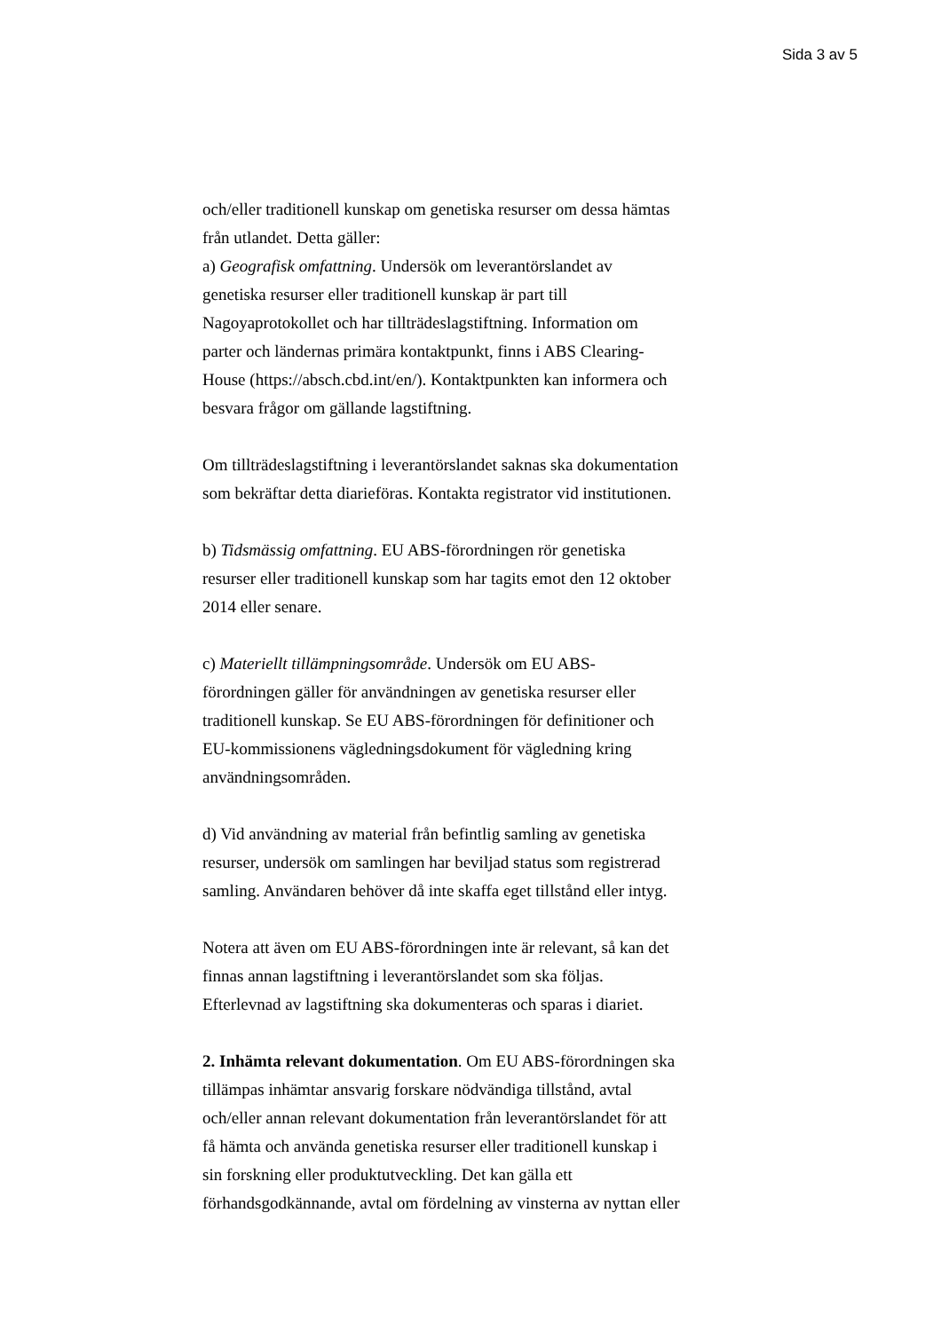Sida 3 av 5
och/eller traditionell kunskap om genetiska resurser om dessa hämtas
från utlandet. Detta gäller:
a) Geografisk omfattning. Undersök om leverantörslandet av
genetiska resurser eller traditionell kunskap är part till
Nagoyaprotokollet och har tillträdeslagstiftning. Information om
parter och ländernas primära kontaktpunkt, finns i ABS Clearing-
House (https://absch.cbd.int/en/). Kontaktpunkten kan informera och
besvara frågor om gällande lagstiftning.
Om tillträdeslagstiftning i leverantörslandet saknas ska dokumentation
som bekräftar detta diarieföras. Kontakta registrator vid institutionen.
b) Tidsmässig omfattning. EU ABS-förordningen rör genetiska
resurser eller traditionell kunskap som har tagits emot den 12 oktober
2014 eller senare.
c) Materiellt tillämpningsområde. Undersök om EU ABS-
förordningen gäller för användningen av genetiska resurser eller
traditionell kunskap. Se EU ABS-förordningen för definitioner och
EU-kommissionens vägledningsdokument för vägledning kring
användningsområden.
d) Vid användning av material från befintlig samling av genetiska
resurser, undersök om samlingen har beviljad status som registrerad
samling. Användaren behöver då inte skaffa eget tillstånd eller intyg.
Notera att även om EU ABS-förordningen inte är relevant, så kan det
finnas annan lagstiftning i leverantörslandet som ska följas.
Efterlevnad av lagstiftning ska dokumenteras och sparas i diariet.
2. Inhämta relevant dokumentation. Om EU ABS-förordningen ska
tillämpas inhämtar ansvarig forskare nödvändiga tillstånd, avtal
och/eller annan relevant dokumentation från leverantörslandet för att
få hämta och använda genetiska resurser eller traditionell kunskap i
sin forskning eller produktutveckling. Det kan gälla ett
förhandsgodkännande, avtal om fördelning av vinsterna av nyttan eller